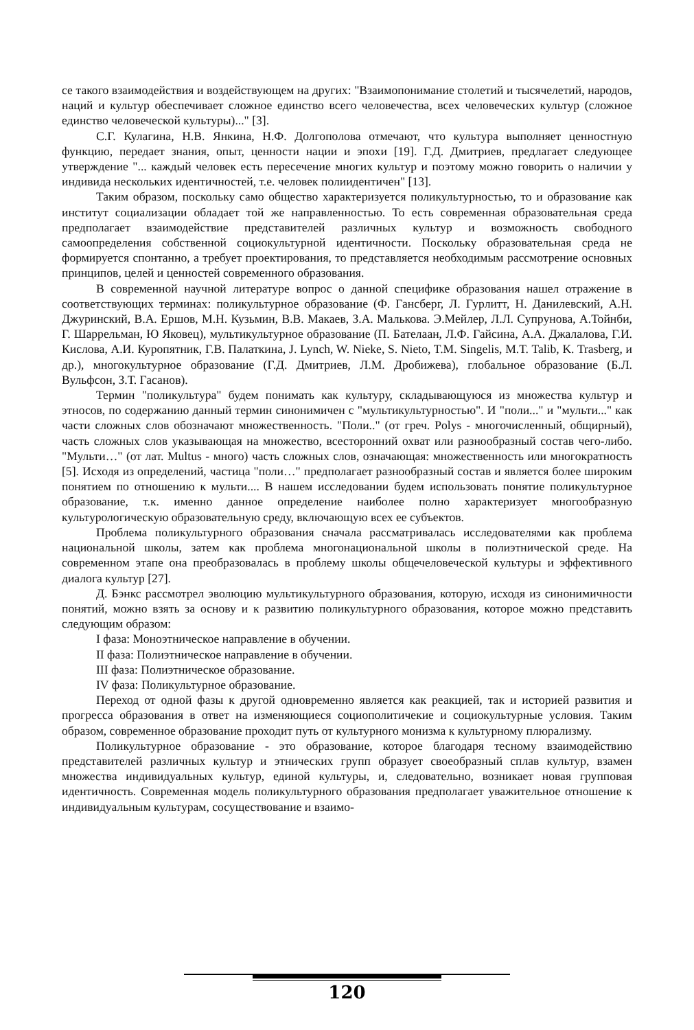се такого взаимодействия и воздействующем на других: "Взаимопонимание столетий и тысячелетий, народов, наций и культур обеспечивает сложное единство всего человечества, всех человеческих культур (сложное единство человеческой культуры)..." [3].
С.Г. Кулагина, Н.В. Янкина, Н.Ф. Долгополова отмечают, что культура выполняет ценностную функцию, передает знания, опыт, ценности нации и эпохи [19]. Г.Д. Дмитриев, предлагает следующее утверждение "... каждый человек есть пересечение многих культур и поэтому можно говорить о наличии у индивида нескольких идентичностей, т.е. человек полиидентичен" [13].
Таким образом, поскольку само общество характеризуется поликультурностью, то и образование как институт социализации обладает той же направленностью. То есть современная образовательная среда предполагает взаимодействие представителей различных культур и возможность свободного самоопределения собственной социокультурной идентичности. Поскольку образовательная среда не формируется спонтанно, а требует проектирования, то представляется необходимым рассмотрение основных принципов, целей и ценностей современного образования.
В современной научной литературе вопрос о данной специфике образования нашел отражение в соответствующих терминах: поликультурное образование (Ф. Гансберг, Л. Гурлитт, Н. Данилевский, А.Н. Джуринский, В.А. Ершов, М.Н. Кузьмин, В.В. Макаев, З.А. Малькова. Э.Мейлер, Л.Л. Супрунова, А.Тойнби, Г. Шаррельман, Ю Яковец), мультикультурное образование (П. Бателаан, Л.Ф. Гайсина, А.А. Джалалова, Г.И. Кислова, А.И. Куропятник, Г.В. Палаткина, J. Lynch, W. Nieke, S. Nieto, T.M. Singelis, M.T. Talib, K. Trasberg, и др.), многокультурное образование (Г.Д. Дмитриев, Л.М. Дробижева), глобальное образование (Б.Л. Вульфсон, З.Т. Гасанов).
Термин "поликультура" будем понимать как культуру, складывающуюся из множества культур и этносов, по содержанию данный термин синонимичен с "мультикультурностью". И "поли..." и "мульти..." как части сложных слов обозначают множественность. "Поли.." (от греч. Polys - многочисленный, общирный), часть сложных слов указывающая на множество, всесторонний охват или разнообразный состав чего-либо. "Мульти…" (от лат. Multus - много) часть сложных слов, означающая: множественность или многократность [5]. Исходя из определений, частица "поли…" предполагает разнообразный состав и является более широким понятием по отношению к мульти.... В нашем исследовании будем использовать понятие поликультурное образование, т.к. именно данное определение наиболее полно характеризует многообразную культурологическую образовательную среду, включающую всех ее субъектов.
Проблема поликультурного образования сначала рассматривалась исследователями как проблема национальной школы, затем как проблема многонациональной школы в полиэтнической среде. На современном этапе она преобразовалась в проблему школы общечеловеческой культуры и эффективного диалога культур [27].
Д. Бэнкс рассмотрел эволюцию мультикультурного образования, которую, исходя из синонимичности понятий, можно взять за основу и к развитию поликультурного образования, которое можно представить следующим образом:
I фаза: Моноэтническое направление в обучении.
II фаза: Полиэтническое направление в обучении.
III фаза: Полиэтническое образование.
IV фаза: Поликультурное образование.
Переход от одной фазы к другой одновременно является как реакцией, так и историей развития и прогресса образования в ответ на изменяющиеся социополитичекие и социокультурные условия. Таким образом, современное образование проходит путь от культурного монизма к культурному плюрализму.
Поликультурное образование - это образование, которое благодаря тесному взаимодействию представителей различных культур и этнических групп образует своеобразный сплав культур, взамен множества индивидуальных культур, единой культуры, и, следовательно, возникает новая групповая идентичность. Современная модель поликультурного образования предполагает уважительное отношение к индивидуальным культурам, сосуществование и взаимо-
120